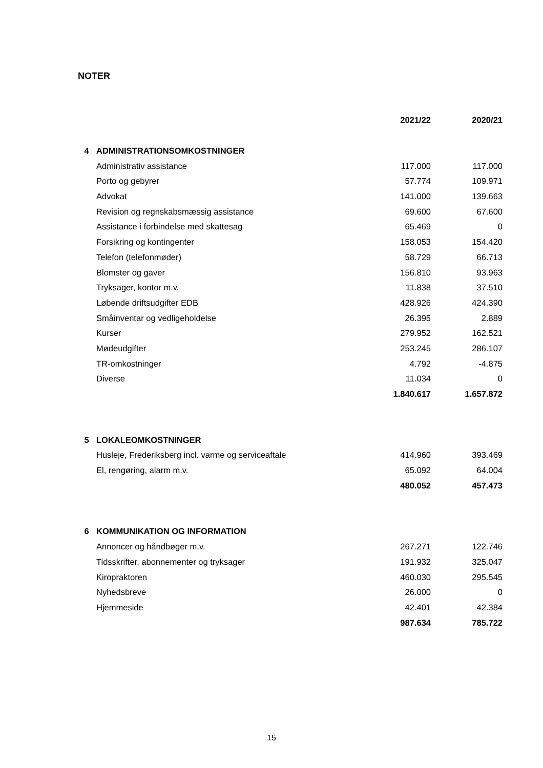NOTER
| | | 2021/22 | 2020/21 |
| --- | --- | --- | --- |
| 4 | ADMINISTRATIONSOMKOSTNINGER | | |
| | Administrativ assistance | 117.000 | 117.000 |
| | Porto og gebyrer | 57.774 | 109.971 |
| | Advokat | 141.000 | 139.663 |
| | Revision og regnskabsmæssig assistance | 69.600 | 67.600 |
| | Assistance i forbindelse med skattesag | 65.469 | 0 |
| | Forsikring og kontingenter | 158.053 | 154.420 |
| | Telefon (telefonmøder) | 58.729 | 66.713 |
| | Blomster og gaver | 156.810 | 93.963 |
| | Tryksager, kontor m.v. | 11.838 | 37.510 |
| | Løbende driftsudgifter EDB | 428.926 | 424.390 |
| | Småinventar og vedligeholdelse | 26.395 | 2.889 |
| | Kurser | 279.952 | 162.521 |
| | Mødeudgifter | 253.245 | 286.107 |
| | TR-omkostninger | 4.792 | -4.875 |
| | Diverse | 11.034 | 0 |
| | | 1.840.617 | 1.657.872 |
| 5 | LOKALEOMKOSTNINGER | | |
| | Husleje, Frederiksberg incl. varme og serviceaftale | 414.960 | 393.469 |
| | El, rengøring, alarm m.v. | 65.092 | 64.004 |
| | | 480.052 | 457.473 |
| 6 | KOMMUNIKATION OG INFORMATION | | |
| | Annoncer og håndbøger m.v. | 267.271 | 122.746 |
| | Tidsskrifter, abonnementer og tryksager | 191.932 | 325.047 |
| | Kiropraktoren | 460.030 | 295.545 |
| | Nyhedsbreve | 26.000 | 0 |
| | Hjemmeside | 42.401 | 42.384 |
| | | 987.634 | 785.722 |
15